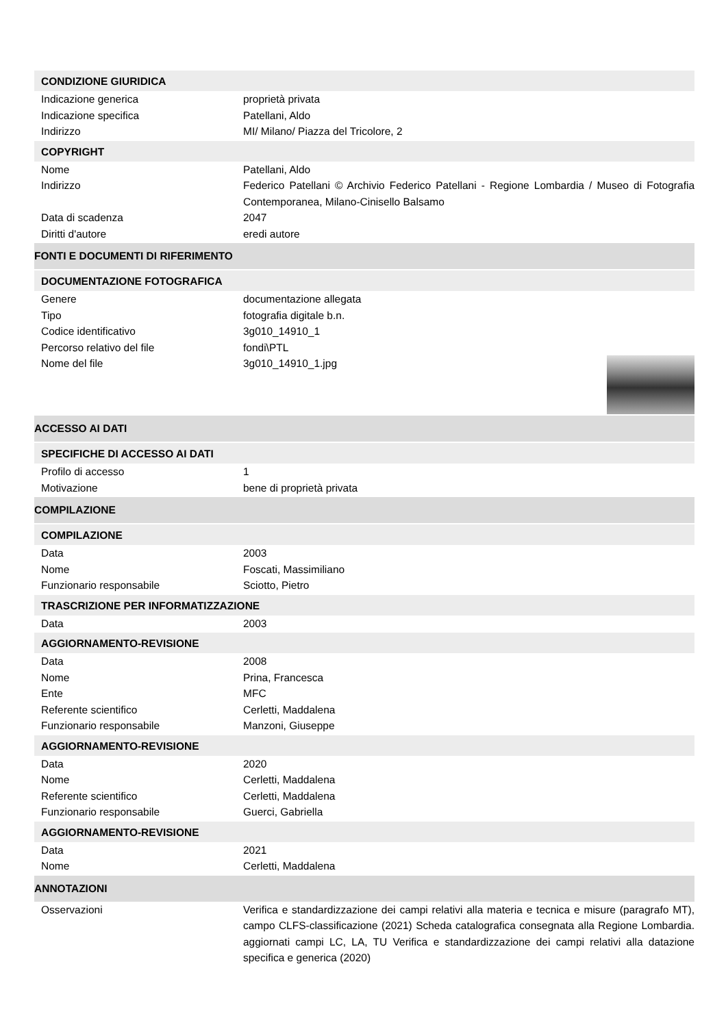CONDIZIONE GIURIDICA
Indicazione generica proprietà privata
Indicazione specifica Patellani, Aldo
Indirizzo MI/ Milano/ Piazza del Tricolore, 2
COPYRIGHT
Nome Patellani, Aldo
Indirizzo Federico Patellani © Archivio Federico Patellani - Regione Lombardia / Museo di Fotografia Contemporanea, Milano-Cinisello Balsamo
Data di scadenza 2047
Diritti d'autore eredi autore
FONTI E DOCUMENTI DI RIFERIMENTO
DOCUMENTAZIONE FOTOGRAFICA
Genere documentazione allegata
Tipo fotografia digitale b.n.
Codice identificativo 3g010_14910_1
Percorso relativo del file fondi\PTL
Nome del file 3g010_14910_1.jpg
ACCESSO AI DATI
SPECIFICHE DI ACCESSO AI DATI
Profilo di accesso 1
Motivazione bene di proprietà privata
COMPILAZIONE
COMPILAZIONE
Data 2003
Nome Foscati, Massimiliano
Funzionario responsabile Sciotto, Pietro
TRASCRIZIONE PER INFORMATIZZAZIONE
Data 2003
AGGIORNAMENTO-REVISIONE
Data 2008
Nome Prina, Francesca
Ente MFC
Referente scientifico Cerletti, Maddalena
Funzionario responsabile Manzoni, Giuseppe
AGGIORNAMENTO-REVISIONE
Data 2020
Nome Cerletti, Maddalena
Referente scientifico Cerletti, Maddalena
Funzionario responsabile Guerci, Gabriella
AGGIORNAMENTO-REVISIONE
Data 2021
Nome Cerletti, Maddalena
ANNOTAZIONI
Osservazioni Verifica e standardizzazione dei campi relativi alla materia e tecnica e misure (paragrafo MT), campo CLFS-classificazione (2021) Scheda catalografica consegnata alla Regione Lombardia. aggiornati campi LC, LA, TU Verifica e standardizzazione dei campi relativi alla datazione specifica e generica (2020)